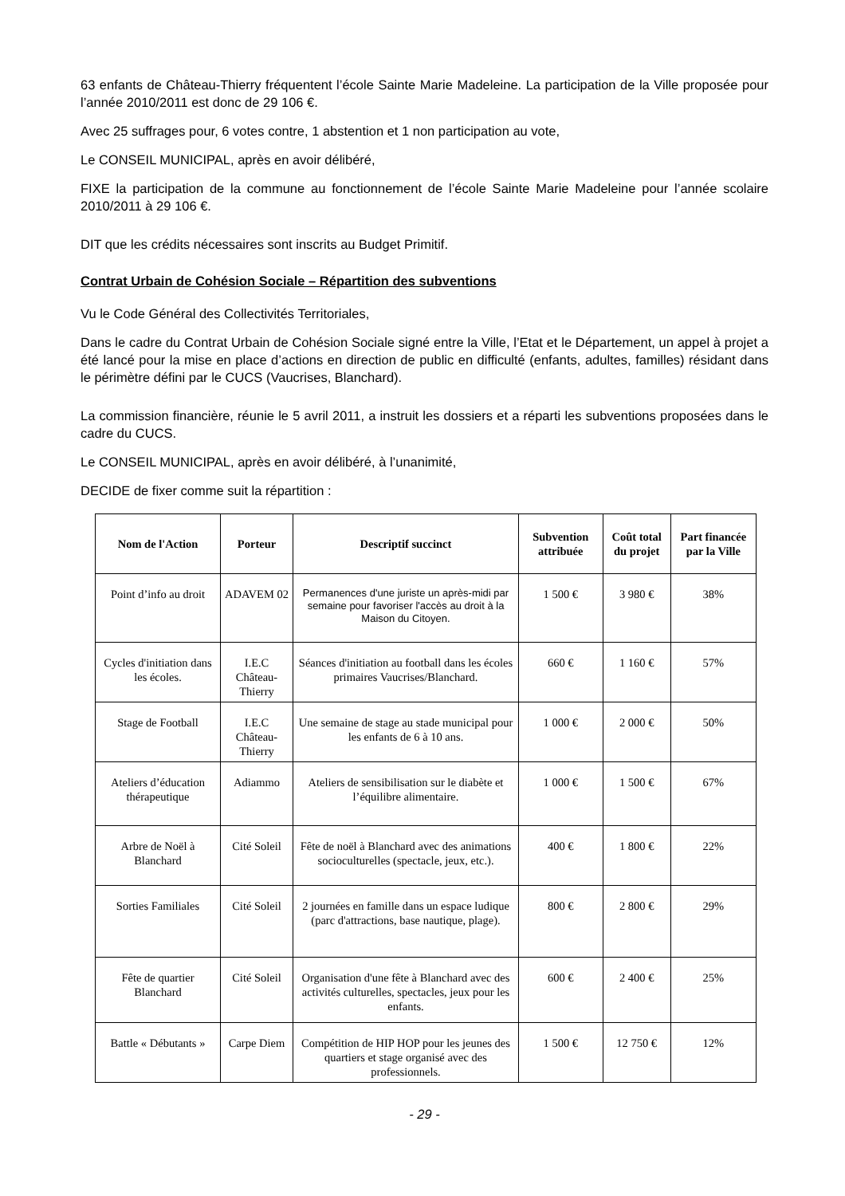63 enfants de Château-Thierry fréquentent l’école Sainte Marie Madeleine. La participation de la Ville proposée pour l’année 2010/2011 est donc de 29 106 €.
Avec 25 suffrages pour, 6 votes contre, 1 abstention et 1 non participation au vote,
Le CONSEIL MUNICIPAL, après en avoir délibéré,
FIXE la participation de la commune au fonctionnement de l’école Sainte Marie Madeleine pour l’année scolaire 2010/2011 à 29 106 €.
DIT que les crédits nécessaires sont inscrits au Budget Primitif.
Contrat Urbain de Cohésion Sociale – Répartition des subventions
Vu le Code Général des Collectivités Territoriales,
Dans le cadre du Contrat Urbain de Cohésion Sociale signé entre la Ville, l’Etat et le Département, un appel à projet a été lancé pour la mise en place d’actions en direction de public en difficulté (enfants, adultes, familles) résidant dans le périmètre défini par le CUCS (Vaucrises, Blanchard).
La commission financière, réunie le 5 avril 2011, a instruit les dossiers et a réparti les subventions proposées dans le cadre du CUCS.
Le CONSEIL MUNICIPAL, après en avoir délibéré, à l’unanimité,
DECIDE de fixer comme suit la répartition :
| Nom de l'Action | Porteur | Descriptif succinct | Subvention attribuée | Coût total du projet | Part financée par la Ville |
| --- | --- | --- | --- | --- | --- |
| Point d’info au droit | ADAVEM 02 | Permanences d'une juriste un après-midi par semaine pour favoriser l'accès au droit à la Maison du Citoyen. | 1 500 € | 3 980 € | 38% |
| Cycles d'initiation dans les écoles. | I.E.C Château-Thierry | Séances d'initiation au football dans les écoles primaires Vaucrises/Blanchard. | 660 € | 1 160 € | 57% |
| Stage de Football | I.E.C Château-Thierry | Une semaine de stage au stade municipal pour les enfants de 6 à 10 ans. | 1 000 € | 2 000 € | 50% |
| Ateliers d’éducation thérapeutique | Adiammo | Ateliers de sensibilisation sur le diabète et l’équilibre alimentaire. | 1 000 € | 1 500 € | 67% |
| Arbre de Noël à Blanchard | Cité Soleil | Fête de noël à Blanchard avec des animations socioculturelles (spectacle, jeux, etc.). | 400 € | 1 800 € | 22% |
| Sorties Familiales | Cité Soleil | 2 journées en famille dans un espace ludique (parc d'attractions, base nautique, plage). | 800 € | 2 800 € | 29% |
| Fête de quartier Blanchard | Cité Soleil | Organisation d'une fête à Blanchard avec des activités culturelles, spectacles, jeux pour les enfants. | 600 € | 2 400 € | 25% |
| Battle « Débutants » | Carpe Diem | Compétition de HIP HOP pour les jeunes des quartiers et stage organisé avec des professionnels. | 1 500 € | 12 750 € | 12% |
- 29 -